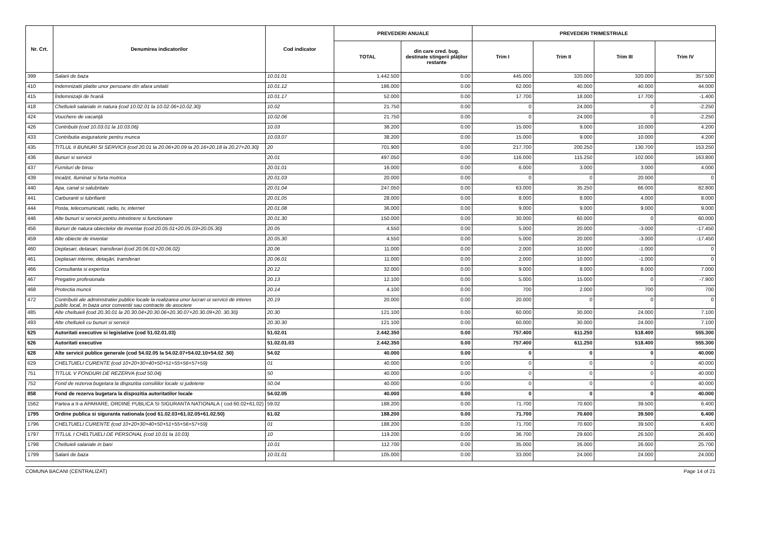| Nr. Crt. | Denumirea indicatorilor | Cod indicator | PREVEDERI ANUALE | | PREVEDERI TRIMESTRIALE | | | |
| --- | --- | --- | --- | --- | --- | --- | --- | --- |
| | | | TOTAL | din care cred. bug. destinate stingerii plăţilor restante | Trim I | Trim II | Trim III | Trim IV |
| 399 | Salarii de baza | 10.01.01 | 1.442.500 | 0.00 | 445.000 | 320.000 | 320.000 | 357.500 |
| 410 | Indemnizatii platite unor persoane din afara unitatii | 10.01.12 | 186.000 | 0.00 | 62.000 | 40.000 | 40.000 | 44.000 |
| 415 | Îndemnizaţii de hrană | 10.01.17 | 52.000 | 0.00 | 17.700 | 18.000 | 17.700 | -1.400 |
| 418 | Cheltuieli salariale in natura (cod 10.02.01 la 10.02.06+10.02.30) | 10.02 | 21.750 | 0.00 | 0 | 24.000 | 0 | -2.250 |
| 424 | Vouchere de vacanţă | 10.02.06 | 21.750 | 0.00 | 0 | 24.000 | 0 | -2.250 |
| 426 | Contributii (cod 10.03.01 la 10.03.06) | 10.03 | 38.200 | 0.00 | 15.000 | 9.000 | 10.000 | 4.200 |
| 433 | Contributia asiguratorie pentru munca | 10.03.07 | 38.200 | 0.00 | 15.000 | 9.000 | 10.000 | 4.200 |
| 435 | TITLUL II BUNURI SI SERVICII (cod 20.01 la 20.06+20.09 la 20.16+20.18 la 20.27+20.30) | 20 | 701.900 | 0.00 | 217.700 | 200.250 | 130.700 | 153.250 |
| 436 | Bunuri si servicii | 20.01 | 497.050 | 0.00 | 116.000 | 115.250 | 102.000 | 163.800 |
| 437 | Furnituri de birou | 20.01.01 | 16.000 | 0.00 | 6.000 | 3.000 | 3.000 | 4.000 |
| 439 | Incalzit, Iluminat si forta motrica | 20.01.03 | 20.000 | 0.00 | 0 | 0 | 20.000 | 0 |
| 440 | Apa, canal si salubritate | 20.01.04 | 247.050 | 0.00 | 63.000 | 35.250 | 66.000 | 82.800 |
| 441 | Carburanti si lubrifianti | 20.01.05 | 28.000 | 0.00 | 8.000 | 8.000 | 4.000 | 8.000 |
| 444 | Posta, telecomunicatii, radio, tv, internet | 20.01.08 | 36.000 | 0.00 | 9.000 | 9.000 | 9.000 | 9.000 |
| 446 | Alte bunuri si servicii pentru intretinere si functionare | 20.01.30 | 150.000 | 0.00 | 30.000 | 60.000 | 0 | 60.000 |
| 456 | Bunuri de natura obiectelor de inventar (cod 20.05.01+20.05.03+20.05.30) | 20.05 | 4.550 | 0.00 | 5.000 | 20.000 | -3.000 | -17.450 |
| 459 | Alte obiecte de inventar | 20.05.30 | 4.550 | 0.00 | 5.000 | 20.000 | -3.000 | -17.450 |
| 460 | Deplasari, detasari, transferari (cod 20.06.01+20.06.02) | 20.06 | 11.000 | 0.00 | 2.000 | 10.000 | -1.000 | 0 |
| 461 | Deplasari interne, detaşări, transferari | 20.06.01 | 11.000 | 0.00 | 2.000 | 10.000 | -1.000 | 0 |
| 466 | Consultanta si expertiza | 20.12 | 32.000 | 0.00 | 9.000 | 8.000 | 8.000 | 7.000 |
| 467 | Pregatire profesionala | 20.13 | 12.100 | 0.00 | 5.000 | 15.000 | 0 | -7.900 |
| 468 | Protectia muncii | 20.14 | 4.100 | 0.00 | 700 | 2.000 | 700 | 700 |
| 472 | Contributii ale administratiei publice locale la realizarea unor lucrari oi servicii de interes public local, in baza unor conventii sau contracte de asociere | 20.19 | 20.000 | 0.00 | 20.000 | 0 | 0 | 0 |
| 485 | Alte cheltuieli (cod 20.30.01 la 20.30.04+20.30.06+20.30.07+20.30.09+20. 30.30) | 20.30 | 121.100 | 0.00 | 60.000 | 30.000 | 24.000 | 7.100 |
| 493 | Alte cheltuieli cu bunuri si servicii | 20.30.30 | 121.100 | 0.00 | 60.000 | 30.000 | 24.000 | 7.100 |
| 625 | Autoritati executive si legislative (cod 51.02.01.03) | 51.02.01 | 2.442.350 | 0.00 | 757.400 | 611.250 | 518.400 | 555.300 |
| 626 | Autoritati executive | 51.02.01.03 | 2.442.350 | 0.00 | 757.400 | 611.250 | 518.400 | 555.300 |
| 628 | Alte servicii publice generale (cod 54.02.05 la 54.02.07+54.02.10+54.02 .50) | 54.02 | 40.000 | 0.00 | 0 | 0 | 0 | 40.000 |
| 629 | CHELTUIELI CURENTE (cod 10+20+30+40+50+51+55+56+57+59) | 01 | 40.000 | 0.00 | 0 | 0 | 0 | 40.000 |
| 751 | TITLUL V FONDURI DE REZERVA (cod 50.04) | 50 | 40.000 | 0.00 | 0 | 0 | 0 | 40.000 |
| 752 | Fond de rezerva bugetara la dispozitia consiliilor locale si judetene | 50.04 | 40.000 | 0.00 | 0 | 0 | 0 | 40.000 |
| 858 | Fond de rezerva bugetara la dispozitia autoritatilor locale | 54.02.05 | 40.000 | 0.00 | 0 | 0 | 0 | 40.000 |
| 1562 | Partea a II-a APARARE, ORDINE PUBLICA SI SIGURANTA NATIONALA ( cod 60.02+61.02) | 59.02 | 188.200 | 0.00 | 71.700 | 70.600 | 39.500 | 6.400 |
| 1795 | Ordine publica si siguranta nationala (cod 61.02.03+61.02.05+61.02.50) | 61.02 | 188.200 | 0.00 | 71.700 | 70.600 | 39.500 | 6.400 |
| 1796 | CHELTUIELI CURENTE (cod 10+20+30+40+50+51+55+56+57+59) | 01 | 188.200 | 0.00 | 71.700 | 70.600 | 39.500 | 6.400 |
| 1797 | TITLUL I CHELTUIELI DE PERSONAL (cod 10.01 la 10.03) | 10 | 119.200 | 0.00 | 36.700 | 29.600 | 26.500 | 26.400 |
| 1798 | Cheltuieli salariale in bani | 10.01 | 112.700 | 0.00 | 35.000 | 26.000 | 26.000 | 25.700 |
| 1799 | Salarii de baza | 10.01.01 | 105.000 | 0.00 | 33.000 | 24.000 | 24.000 | 24.000 |
COMUNA BACANI (CENTRALIZAT) Page 14 of 21